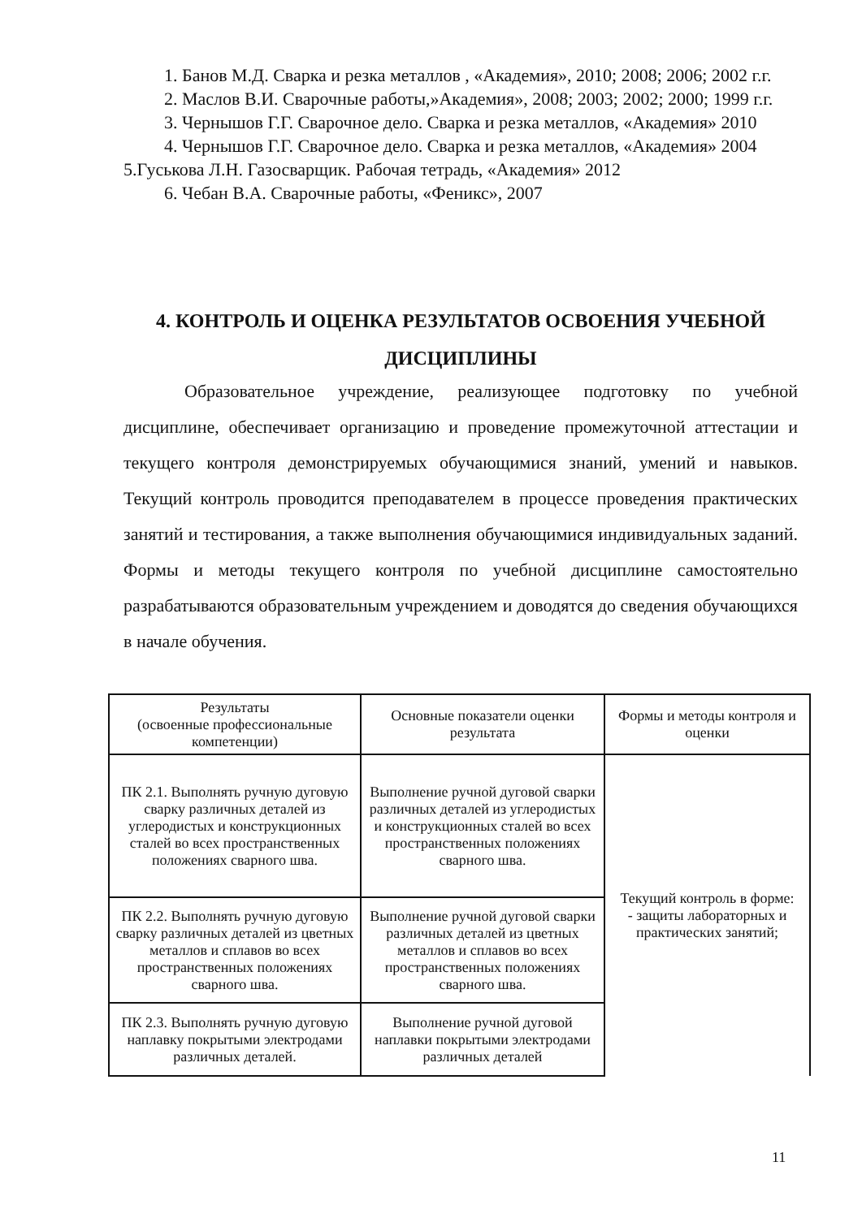1. Банов М.Д. Сварка и резка металлов , «Академия», 2010; 2008; 2006; 2002 г.г.
2. Маслов В.И. Сварочные работы,»Академия», 2008; 2003; 2002; 2000; 1999 г.г.
3. Чернышов Г.Г. Сварочное дело. Сварка и резка металлов, «Академия» 2010
4. Чернышов Г.Г. Сварочное дело. Сварка и резка металлов, «Академия» 2004 5.Гуськова Л.Н. Газосварщик. Рабочая тетрадь, «Академия» 2012
6. Чебан В.А. Сварочные работы, «Феникс», 2007
4. КОНТРОЛЬ И ОЦЕНКА РЕЗУЛЬТАТОВ ОСВОЕНИЯ УЧЕБНОЙ ДИСЦИПЛИНЫ
Образовательное учреждение, реализующее подготовку по учебной дисциплине, обеспечивает организацию и проведение промежуточной аттестации и текущего контроля демонстрируемых обучающимися знаний, умений и навыков. Текущий контроль проводится преподавателем в процессе проведения практических занятий и тестирования, а также выполнения обучающимися индивидуальных заданий. Формы и методы текущего контроля по учебной дисциплине самостоятельно разрабатываются образовательным учреждением и доводятся до сведения обучающихся в начале обучения.
| Результаты (освоенные профессиональные компетенции) | Основные показатели оценки результата | Формы и методы контроля и оценки |
| --- | --- | --- |
| ПК 2.1. Выполнять ручную дуговую сварку различных деталей из углеродистых и конструкционных сталей во всех пространственных положениях сварного шва. | Выполнение ручной дуговой сварки различных деталей из углеродистых и конструкционных сталей во всех пространственных положениях сварного шва. | Текущий контроль в форме: - защиты лабораторных и практических занятий; |
| ПК 2.2. Выполнять ручную дуговую сварку различных деталей из цветных металлов и сплавов во всех пространственных положениях сварного шва. | Выполнение ручной дуговой сварки различных деталей из цветных металлов и сплавов во всех пространственных положениях сварного шва. | |
| ПК 2.3. Выполнять ручную дуговую наплавку покрытыми электродами различных деталей. | Выполнение ручной дуговой наплавки покрытыми электродами различных деталей | |
11